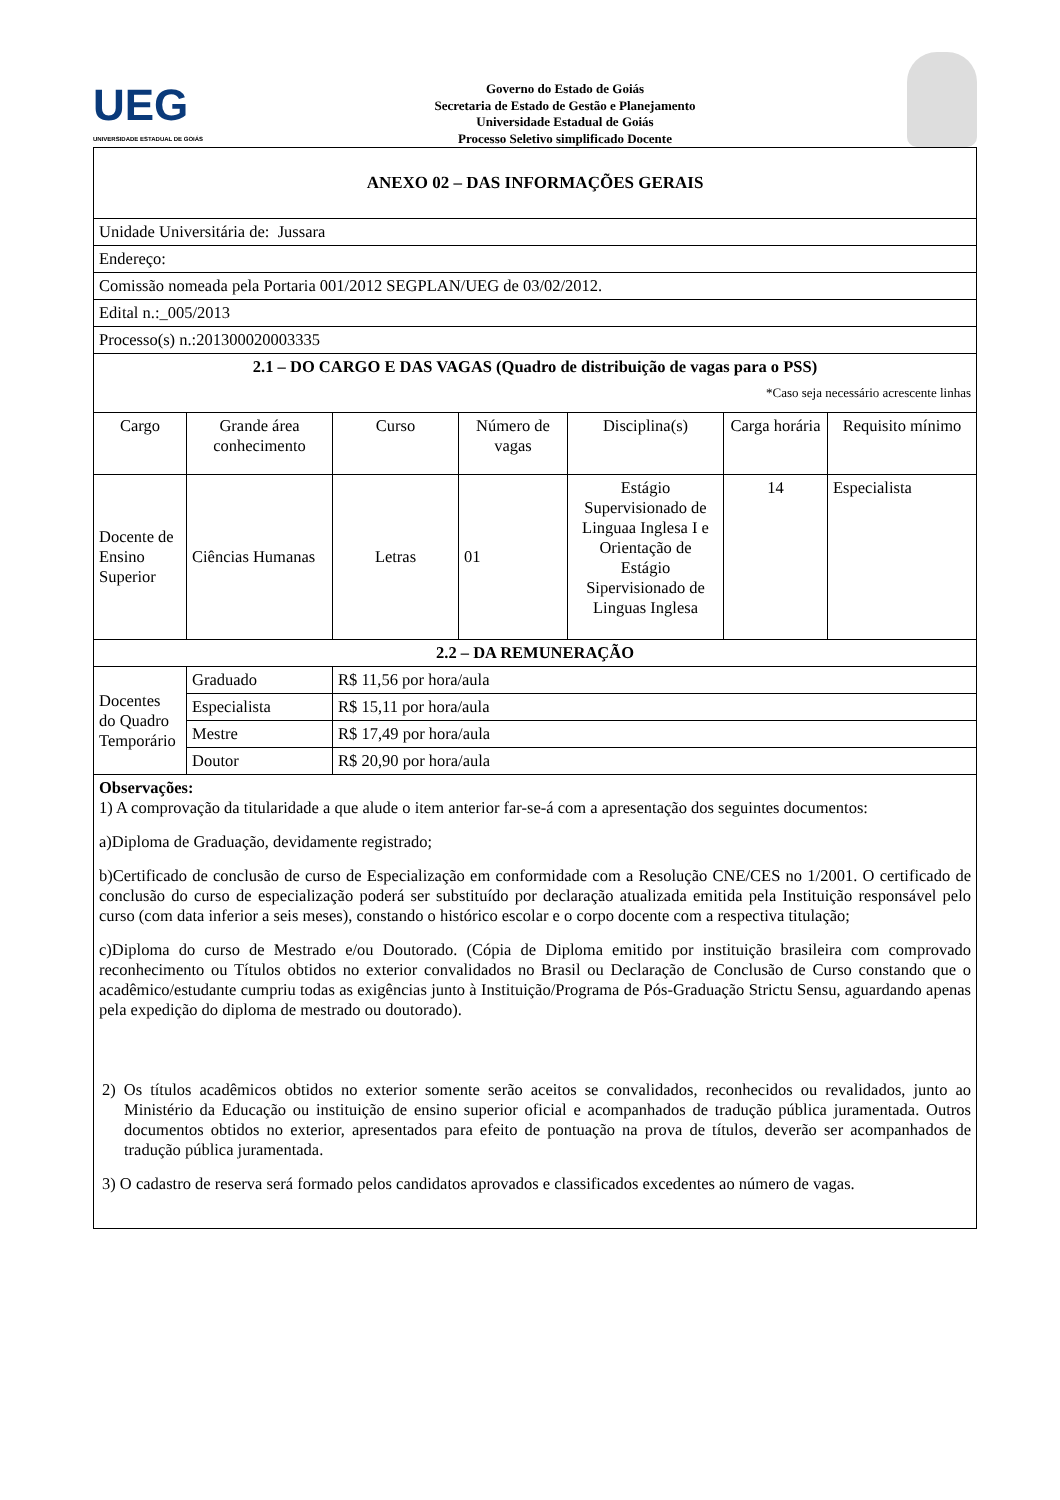UEG
UNIVERSIDADE ESTADUAL DE GOIÁS
Governo do Estado de Goiás
Secretaria de Estado de Gestão e Planejamento
Universidade Estadual de Goiás
Processo Seletivo simplificado Docente
| ANEXO 02 – DAS INFORMAÇÕES GERAIS | | | | | | |
| Unidade Universitária de: Jussara | | | | | | |
| Endereço: | | | | | | |
| Comissão nomeada pela Portaria 001/2012 SEGPLAN/UEG de 03/02/2012. | | | | | | |
| Edital n.:_005/2013 | | | | | | |
| Processo(s) n.:201300020003335 | | | | | | |
| 2.1 – DO CARGO E DAS VAGAS (Quadro de distribuição de vagas para o PSS) *Caso seja necessário acrescente linhas | | | | | | |
| Cargo | Grande área conhecimento | Curso | Número de vagas | Disciplina(s) | Carga horária | Requisito mínimo |
| Docente de Ensino Superior | Ciências Humanas | Letras | 01 | Estágio Supervisionado de Linguaa Inglesa I e Orientação de Estágio Sipervisionado de Linguas Inglesa | 14 | Especialista |
| 2.2 – DA REMUNERAÇÃO | | | | | | |
| Docentes do Quadro Temporário | Graduado | R$ 11,56 por hora/aula | | | | |
| | Especialista | R$ 15,11 por hora/aula | | | | |
| | Mestre | R$ 17,49 por hora/aula | | | | |
| | Doutor | R$ 20,90 por hora/aula | | | | |
| Observações: 1) A comprovação da titularidade a que alude o item anterior far-se-á com a apresentação dos seguintes documentos: a)Diploma de Graduação, devidamente registrado; b)Certificado de conclusão de curso de Especialização em conformidade com a Resolução CNE/CES no 1/2001. O certificado de conclusão do curso de especialização poderá ser substituído por declaração atualizada emitida pela Instituição responsável pelo curso (com data inferior a seis meses), constando o histórico escolar e o corpo docente com a respectiva titulação; c)Diploma do curso de Mestrado e/ou Doutorado. (Cópia de Diploma emitido por instituição brasileira com comprovado reconhecimento ou Títulos obtidos no exterior convalidados no Brasil ou Declaração de Conclusão de Curso constando que o acadêmico/estudante cumpriu todas as exigências junto à Instituição/Programa de Pós-Graduação Strictu Sensu, aguardando apenas pela expedição do diploma de mestrado ou doutorado). 2) Os títulos acadêmicos obtidos no exterior somente serão aceitos se convalidados, reconhecidos ou revalidados, junto ao Ministério da Educação ou instituição de ensino superior oficial e acompanhados de tradução pública juramentada. Outros documentos obtidos no exterior, apresentados para efeito de pontuação na prova de títulos, deverão ser acompanhados de tradução pública juramentada. 3) O cadastro de reserva será formado pelos candidatos aprovados e classificados excedentes ao número de vagas. | | | | | | |